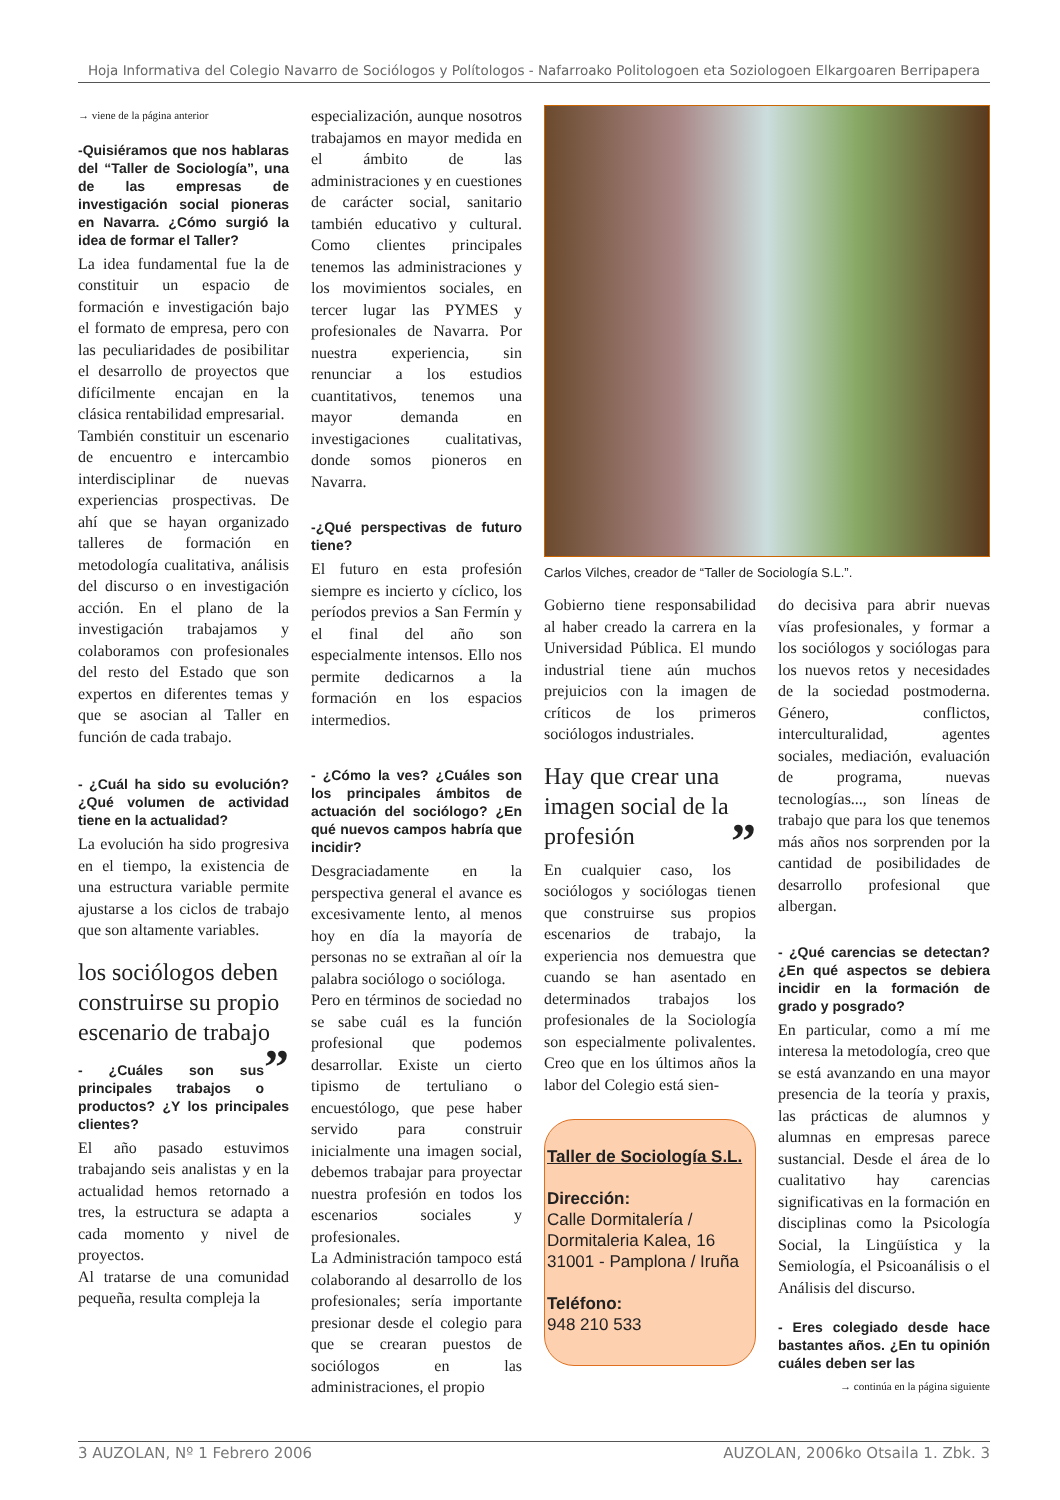Hoja Informativa del Colegio Navarro de Sociólogos y Polítologos - Nafarroako Politologoen eta Soziologoen Elkargoaren Berripapera
→ viene de la página anterior
-Quisiéramos que nos hablaras del “Taller de Sociología”, una de las empresas de investigación social pioneras en Navarra. ¿Cómo surgió la idea de formar el Taller?
La idea fundamental fue la de constituir un espacio de formación e investigación bajo el formato de empresa, pero con las peculiaridades de posibilitar el desarrollo de proyectos que difícilmente encajan en la clásica rentabilidad empresarial.
También constituir un escenario de encuentro e intercambio interdisciplinar de nuevas experiencias prospectivas. De ahí que se hayan organizado talleres de formación en metodología cualitativa, análisis del discurso o en investigación acción. En el plano de la investigación trabajamos y colaboramos con profesionales del resto del Estado que son expertos en diferentes temas y que se asocian al Taller en función de cada trabajo.
- ¿Cuál ha sido su evolución? ¿Qué volumen de actividad tiene en la actualidad?
La evolución ha sido progresiva en el tiempo, la existencia de una estructura variable permite ajustarse a los ciclos de trabajo que son altamente variables.
los sociólogos deben construirse su propio escenario de trabajo ”
- ¿Cuáles son sus principales trabajos o productos? ¿Y los principales clientes?
El año pasado estuvimos trabajando seis analistas y en la actualidad hemos retornado a tres, la estructura se adapta a cada momento y nivel de proyectos.
Al tratarse de una comunidad pequeña, resulta compleja la
especialización, aunque nosotros trabajamos en mayor medida en el ámbito de las administraciones y en cuestiones de carácter social, sanitario también educativo y cultural. Como clientes principales tenemos las administraciones y los movimientos sociales, en tercer lugar las PYMES y profesionales de Navarra. Por nuestra experiencia, sin renunciar a los estudios cuantitativos, tenemos una mayor demanda en investigaciones cualitativas, donde somos pioneros en Navarra.
-¿Qué perspectivas de futuro tiene?
El futuro en esta profesión siempre es incierto y cíclico, los períodos previos a San Fermín y el final del año son especialmente intensos. Ello nos permite dedicarnos a la formación en los espacios intermedios.
- ¿Cómo la ves? ¿Cuáles son los principales ámbitos de actuación del sociólogo? ¿En qué nuevos campos habría que incidir?
Desgraciadamente en la perspectiva general el avance es excesivamente lento, al menos hoy en día la mayoría de personas no se extrañan al oír la palabra sociólogo o socióloga.
Pero en términos de sociedad no se sabe cuál es la función profesional que podemos desarrollar. Existe un cierto tipismo de tertuliano o encuestólogo, que pese haber servido para construir inicialmente una imagen social, debemos trabajar para proyectar nuestra profesión en todos los escenarios sociales y profesionales.
La Administración tampoco está colaborando al desarrollo de los profesionales; sería importante presionar desde el colegio para que se crearan puestos de sociólogos en las administraciones, el propio
Carlos Vilches, creador de “Taller de Sociología S.L.”.
Gobierno tiene responsabilidad al haber creado la carrera en la Universidad Pública. El mundo industrial tiene aún muchos prejuicios con la imagen de críticos de los primeros sociólogos industriales.
Hay que crear una imagen social de la profesión ”
En cualquier caso, los sociólogos y sociólogas tienen que construirse sus propios escenarios de trabajo, la experiencia nos demuestra que cuando se han asentado en determinados trabajos los profesionales de la Sociología son especialmente polivalentes. Creo que en los últimos años la labor del Colegio está sien-
Taller de Sociología S.L.
Dirección:
Calle Dormitalería /
Dormitaleria Kalea, 16
31001 - Pamplona / Iruña
Teléfono:
948 210 533
do decisiva para abrir nuevas vías profesionales, y formar a los sociólogos y sociólogas para los nuevos retos y necesidades de la sociedad postmoderna. Género, conflictos, interculturalidad, agentes sociales, mediación, evaluación de programa, nuevas tecnologías..., son líneas de trabajo que para los que tenemos más años nos sorprenden por la cantidad de posibilidades de desarrollo profesional que albergan.
- ¿Qué carencias se detectan? ¿En qué aspectos se debiera incidir en la formación de grado y posgrado?
En particular, como a mí me interesa la metodología, creo que se está avanzando en una mayor presencia de la teoría y praxis, las prácticas de alumnos y alumnas en empresas parece sustancial. Desde el área de lo cualitativo hay carencias significativas en la formación en disciplinas como la Psicología Social, la Lingüística y la Semiología, el Psicoanálisis o el Análisis del discurso.
- Eres colegiado desde hace bastantes años. ¿En tu opinión cuáles deben ser las
→ continúa en la página siguiente
3 AUZOLAN, Nº 1 Febrero 2006 AUZOLAN, 2006ko Otsaila 1. Zbk. 3